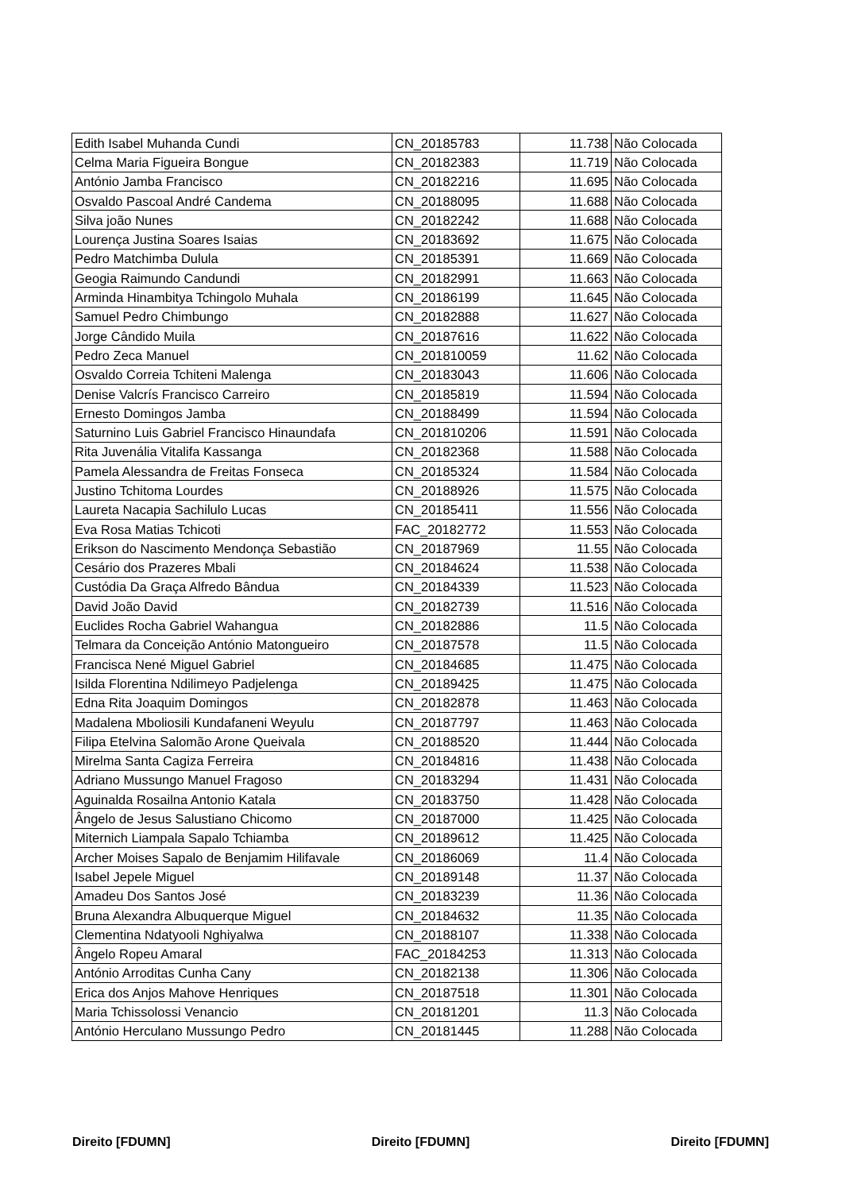| Edith Isabel Muhanda Cundi | CN_20185783 | 11.738 | Não Colocada |
| Celma Maria Figueira Bongue | CN_20182383 | 11.719 | Não Colocada |
| António Jamba Francisco | CN_20182216 | 11.695 | Não Colocada |
| Osvaldo Pascoal André Candema | CN_20188095 | 11.688 | Não Colocada |
| Silva joão Nunes | CN_20182242 | 11.688 | Não Colocada |
| Lourença Justina Soares Isaias | CN_20183692 | 11.675 | Não Colocada |
| Pedro Matchimba Dulula | CN_20185391 | 11.669 | Não Colocada |
| Geogia Raimundo Candundi | CN_20182991 | 11.663 | Não Colocada |
| Arminda Hinambitya Tchingolo Muhala | CN_20186199 | 11.645 | Não Colocada |
| Samuel Pedro Chimbungo | CN_20182888 | 11.627 | Não Colocada |
| Jorge Cândido Muila | CN_20187616 | 11.622 | Não Colocada |
| Pedro Zeca Manuel | CN_201810059 | 11.62 | Não Colocada |
| Osvaldo Correia Tchiteni Malenga | CN_20183043 | 11.606 | Não Colocada |
| Denise Valcrís Francisco Carreiro | CN_20185819 | 11.594 | Não Colocada |
| Ernesto Domingos Jamba | CN_20188499 | 11.594 | Não Colocada |
| Saturnino Luis Gabriel Francisco Hinaundafa | CN_201810206 | 11.591 | Não Colocada |
| Rita Juvenália Vitalifa Kassanga | CN_20182368 | 11.588 | Não Colocada |
| Pamela Alessandra de Freitas Fonseca | CN_20185324 | 11.584 | Não Colocada |
| Justino Tchitoma Lourdes | CN_20188926 | 11.575 | Não Colocada |
| Laureta Nacapia Sachilulo Lucas | CN_20185411 | 11.556 | Não Colocada |
| Eva Rosa Matias Tchicoti | FAC_20182772 | 11.553 | Não Colocada |
| Erikson do Nascimento Mendonça Sebastião | CN_20187969 | 11.55 | Não Colocada |
| Cesário dos Prazeres Mbali | CN_20184624 | 11.538 | Não Colocada |
| Custódia Da Graça Alfredo Bândua | CN_20184339 | 11.523 | Não Colocada |
| David João David | CN_20182739 | 11.516 | Não Colocada |
| Euclides Rocha Gabriel Wahangua | CN_20182886 | 11.5 | Não Colocada |
| Telmara da Conceição António Matongueiro | CN_20187578 | 11.5 | Não Colocada |
| Francisca Nené Miguel Gabriel | CN_20184685 | 11.475 | Não Colocada |
| Isilda Florentina Ndilimeyo Padjelenga | CN_20189425 | 11.475 | Não Colocada |
| Edna Rita Joaquim Domingos | CN_20182878 | 11.463 | Não Colocada |
| Madalena Mboliosili Kundafaneni Weyulu | CN_20187797 | 11.463 | Não Colocada |
| Filipa Etelvina Salomão Arone Queivala | CN_20188520 | 11.444 | Não Colocada |
| Mirelma Santa Cagiza Ferreira | CN_20184816 | 11.438 | Não Colocada |
| Adriano Mussungo Manuel Fragoso | CN_20183294 | 11.431 | Não Colocada |
| Aguinalda Rosailna Antonio Katala | CN_20183750 | 11.428 | Não Colocada |
| Ângelo de Jesus Salustiano Chicomo | CN_20187000 | 11.425 | Não Colocada |
| Miternich Liampala Sapalo Tchiamba | CN_20189612 | 11.425 | Não Colocada |
| Archer Moises Sapalo de Benjamim Hilifavale | CN_20186069 | 11.4 | Não Colocada |
| Isabel Jepele Miguel | CN_20189148 | 11.37 | Não Colocada |
| Amadeu Dos Santos José | CN_20183239 | 11.36 | Não Colocada |
| Bruna Alexandra Albuquerque Miguel | CN_20184632 | 11.35 | Não Colocada |
| Clementina Ndatyooli Nghiyalwa | CN_20188107 | 11.338 | Não Colocada |
| Ângelo Ropeu Amaral | FAC_20184253 | 11.313 | Não Colocada |
| António Arroditas Cunha Cany | CN_20182138 | 11.306 | Não Colocada |
| Erica dos Anjos Mahove Henriques | CN_20187518 | 11.301 | Não Colocada |
| Maria Tchissolossi Venancio | CN_20181201 | 11.3 | Não Colocada |
| António Herculano Mussungo Pedro | CN_20181445 | 11.288 | Não Colocada |
Direito [FDUMN] Direito [FDUMN] Direito [FDUMN]